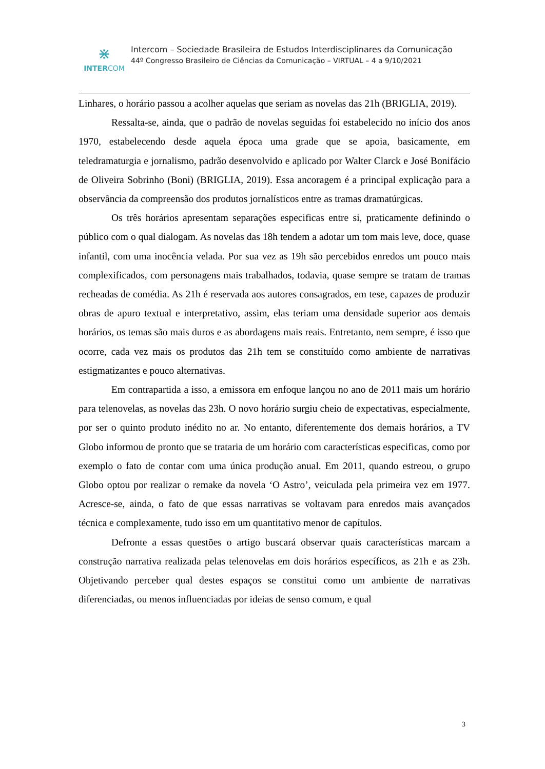⋇
INTERCOM
Intercom – Sociedade Brasileira de Estudos Interdisciplinares da Comunicação
44º Congresso Brasileiro de Ciências da Comunicação – VIRTUAL – 4 a 9/10/2021
Linhares, o horário passou a acolher aquelas que seriam as novelas das 21h (BRIGLIA, 2019).
Ressalta-se, ainda, que o padrão de novelas seguidas foi estabelecido no início dos anos 1970, estabelecendo desde aquela época uma grade que se apoia, basicamente, em teledramaturgia e jornalismo, padrão desenvolvido e aplicado por Walter Clarck e José Bonifácio de Oliveira Sobrinho (Boni) (BRIGLIA, 2019). Essa ancoragem é a principal explicação para a observância da compreensão dos produtos jornalísticos entre as tramas dramatúrgicas.
Os três horários apresentam separações especificas entre si, praticamente definindo o público com o qual dialogam. As novelas das 18h tendem a adotar um tom mais leve, doce, quase infantil, com uma inocência velada. Por sua vez as 19h são percebidos enredos um pouco mais complexificados, com personagens mais trabalhados, todavia, quase sempre se tratam de tramas recheadas de comédia. As 21h é reservada aos autores consagrados, em tese, capazes de produzir obras de apuro textual e interpretativo, assim, elas teriam uma densidade superior aos demais horários, os temas são mais duros e as abordagens mais reais. Entretanto, nem sempre, é isso que ocorre, cada vez mais os produtos das 21h tem se constituído como ambiente de narrativas estigmatizantes e pouco alternativas.
Em contrapartida a isso, a emissora em enfoque lançou no ano de 2011 mais um horário para telenovelas, as novelas das 23h. O novo horário surgiu cheio de expectativas, especialmente, por ser o quinto produto inédito no ar. No entanto, diferentemente dos demais horários, a TV Globo informou de pronto que se trataria de um horário com características especificas, como por exemplo o fato de contar com uma única produção anual. Em 2011, quando estreou, o grupo Globo optou por realizar o remake da novela ‘O Astro’, veiculada pela primeira vez em 1977. Acresce-se, ainda, o fato de que essas narrativas se voltavam para enredos mais avançados técnica e complexamente, tudo isso em um quantitativo menor de capítulos.
Defronte a essas questões o artigo buscará observar quais características marcam a construção narrativa realizada pelas telenovelas em dois horários específicos, as 21h e as 23h. Objetivando perceber qual destes espaços se constitui como um ambiente de narrativas diferenciadas, ou menos influenciadas por ideias de senso comum, e qual
3